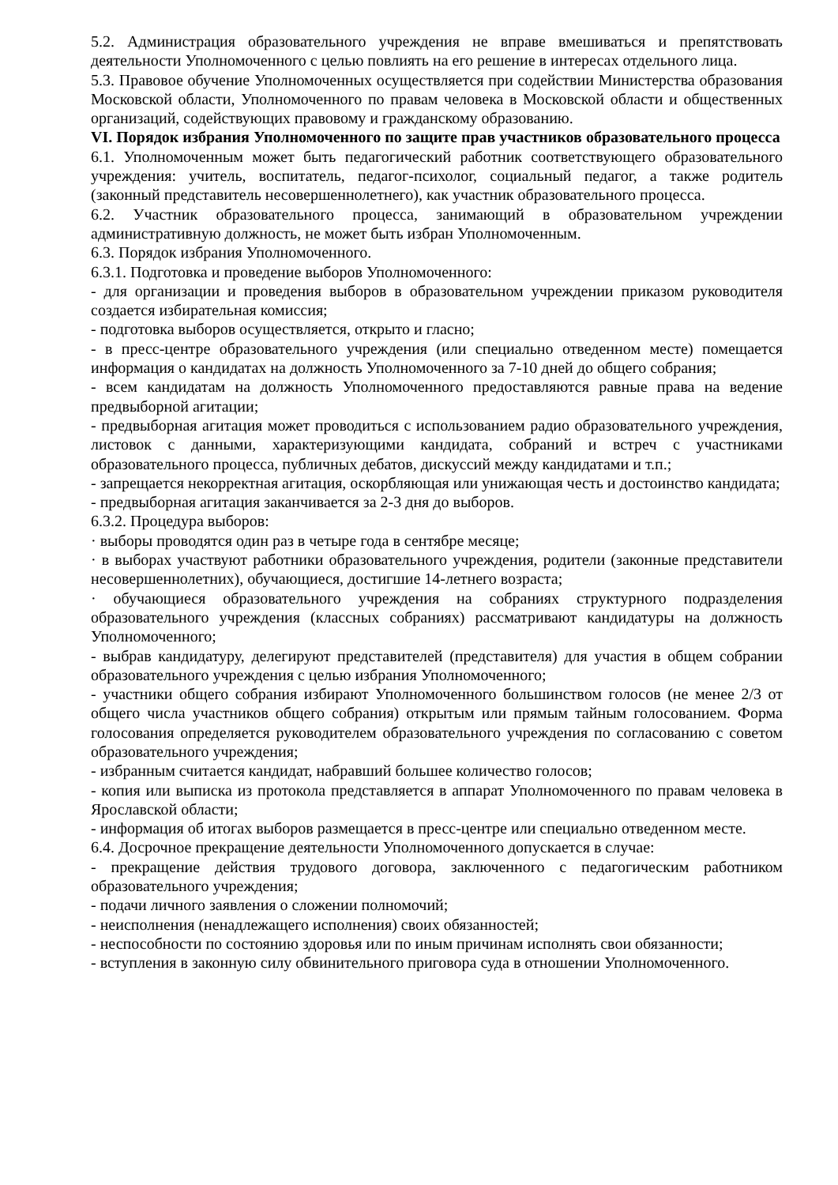5.2. Администрация образовательного учреждения не вправе вмешиваться и препятствовать деятельности Уполномоченного с целью повлиять на его решение в интересах отдельного лица.
5.3. Правовое обучение Уполномоченных осуществляется при содействии Министерства образования Московской области, Уполномоченного по правам человека в Московской области и общественных организаций, содействующих правовому и гражданскому образованию.
VI. Порядок избрания Уполномоченного по защите прав участников образовательного процесса
6.1. Уполномоченным может быть педагогический работник соответствующего образовательного учреждения: учитель, воспитатель, педагог-психолог, социальный педагог, а также родитель (законный представитель несовершеннолетнего), как участник образовательного процесса.
6.2. Участник образовательного процесса, занимающий в образовательном учреждении административную должность, не может быть избран Уполномоченным.
6.3. Порядок избрания Уполномоченного.
6.3.1. Подготовка и проведение выборов Уполномоченного:
- для организации и проведения выборов в образовательном учреждении приказом руководителя создается избирательная комиссия;
- подготовка выборов осуществляется, открыто и гласно;
- в пресс-центре образовательного учреждения (или специально отведенном месте) помещается информация о кандидатах на должность Уполномоченного за 7-10 дней до общего собрания;
- всем кандидатам на должность Уполномоченного предоставляются равные права на ведение предвыборной агитации;
- предвыборная агитация может проводиться с использованием радио образовательного учреждения, листовок с данными, характеризующими кандидата, собраний и встреч с участниками образовательного процесса, публичных дебатов, дискуссий между кандидатами и т.п.;
- запрещается некорректная агитация, оскорбляющая или унижающая честь и достоинство кандидата;
- предвыборная агитация заканчивается за 2-3 дня до выборов.
6.3.2. Процедура выборов:
· выборы проводятся один раз в четыре года в сентябре месяце;
· в выборах участвуют работники образовательного учреждения, родители (законные представители несовершеннолетних), обучающиеся, достигшие 14-летнего возраста;
· обучающиеся образовательного учреждения на собраниях структурного подразделения образовательного учреждения (классных собраниях) рассматривают кандидатуры на должность Уполномоченного;
- выбрав кандидатуру, делегируют представителей (представителя) для участия в общем собрании образовательного учреждения с целью избрания Уполномоченного;
- участники общего собрания избирают Уполномоченного большинством голосов (не менее 2/3 от общего числа участников общего собрания) открытым или прямым тайным голосованием. Форма голосования определяется руководителем образовательного учреждения по согласованию с советом образовательного учреждения;
- избранным считается кандидат, набравший большее количество голосов;
- копия или выписка из протокола представляется в аппарат Уполномоченного по правам человека в Ярославской области;
- информация об итогах выборов размещается в пресс-центре или специально отведенном месте.
6.4. Досрочное прекращение деятельности Уполномоченного допускается в случае:
- прекращение действия трудового договора, заключенного с педагогическим работником образовательного учреждения;
- подачи личного заявления о сложении полномочий;
- неисполнения (ненадлежащего исполнения) своих обязанностей;
- неспособности по состоянию здоровья или по иным причинам исполнять свои обязанности;
- вступления в законную силу обвинительного приговора суда в отношении Уполномоченного.